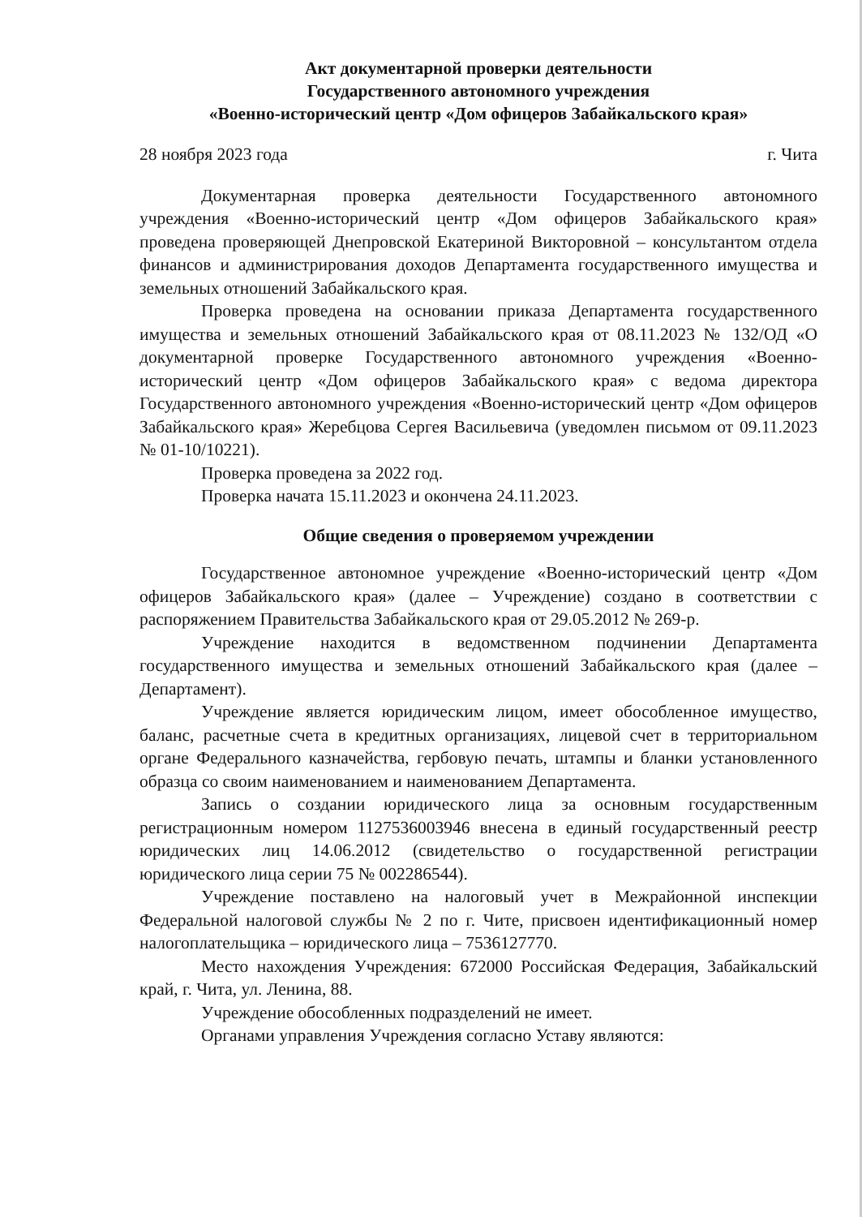Акт документарной проверки деятельности
Государственного автономного учреждения
«Военно-исторический центр «Дом офицеров Забайкальского края»
28 ноября 2023 года г. Чита
Документарная проверка деятельности Государственного автономного учреждения «Военно-исторический центр «Дом офицеров Забайкальского края» проведена проверяющей Днепровской Екатериной Викторовной – консультантом отдела финансов и администрирования доходов Департамента государственного имущества и земельных отношений Забайкальского края.
Проверка проведена на основании приказа Департамента государственного имущества и земельных отношений Забайкальского края от 08.11.2023 № 132/ОД «О документарной проверке Государственного автономного учреждения «Военно-исторический центр «Дом офицеров Забайкальского края» с ведома директора Государственного автономного учреждения «Военно-исторический центр «Дом офицеров Забайкальского края» Жеребцова Сергея Васильевича (уведомлен письмом от 09.11.2023 № 01-10/10221).
Проверка проведена за 2022 год.
Проверка начата 15.11.2023 и окончена 24.11.2023.
Общие сведения о проверяемом учреждении
Государственное автономное учреждение «Военно-исторический центр «Дом офицеров Забайкальского края» (далее – Учреждение) создано в соответствии с распоряжением Правительства Забайкальского края от 29.05.2012 № 269-р.
Учреждение находится в ведомственном подчинении Департамента государственного имущества и земельных отношений Забайкальского края (далее – Департамент).
Учреждение является юридическим лицом, имеет обособленное имущество, баланс, расчетные счета в кредитных организациях, лицевой счет в территориальном органе Федерального казначейства, гербовую печать, штампы и бланки установленного образца со своим наименованием и наименованием Департамента.
Запись о создании юридического лица за основным государственным регистрационным номером 1127536003946 внесена в единый государственный реестр юридических лиц 14.06.2012 (свидетельство о государственной регистрации юридического лица серии 75 № 002286544).
Учреждение поставлено на налоговый учет в Межрайонной инспекции Федеральной налоговой службы № 2 по г. Чите, присвоен идентификационный номер налогоплательщика – юридического лица – 7536127770.
Место нахождения Учреждения: 672000 Российская Федерация, Забайкальский край, г. Чита, ул. Ленина, 88.
Учреждение обособленных подразделений не имеет.
Органами управления Учреждения согласно Уставу являются: